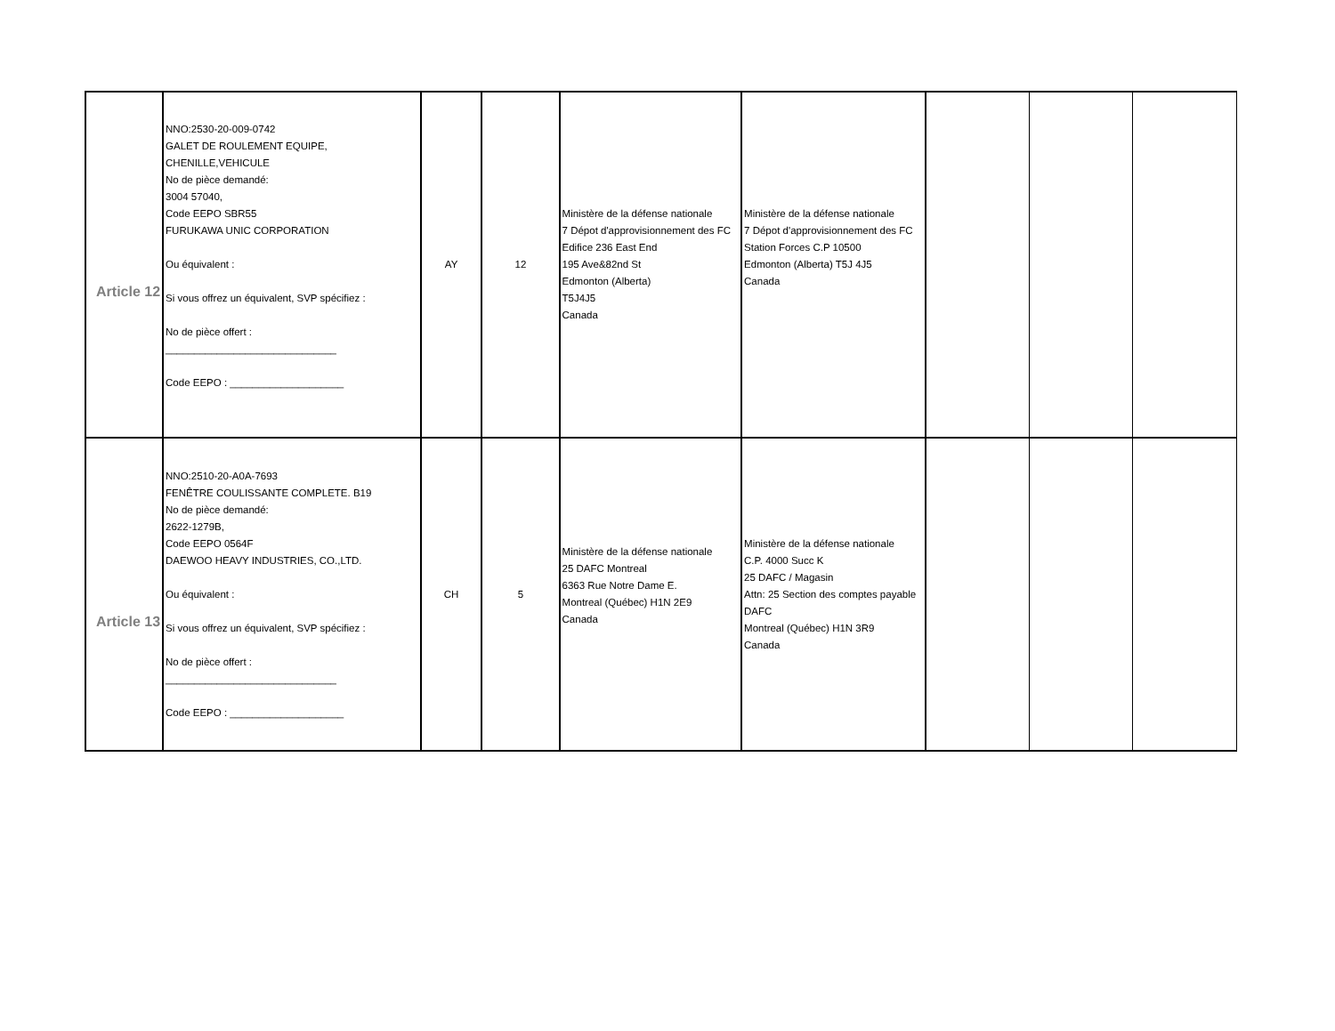| Article 12 | NNO:2530-20-009-0742 GALET DE ROULEMENT EQUIPE, CHENILLE,VEHICULE No de pièce demandé: 3004 57040, Code EEPO SBR55 FURUKAWA UNIC CORPORATION Ou équivalent : Si vous offrez un équivalent, SVP spécifiez : No de pièce offert : ______________________________ Code EEPO : ____________________ | AY | 12 | Ministère de la défense nationale 7 Dépot d'approvisionnement des FC Edifice 236 East End 195 Ave&82nd St Edmonton (Alberta) T5J4J5 Canada | Ministère de la défense nationale 7 Dépot d'approvisionnement des FC Station Forces C.P 10500 Edmonton (Alberta) T5J 4J5 Canada | | | |
| Article 13 | NNO:2510-20-A0A-7693 FENÊTRE COULISSANTE COMPLETE. B19 No de pièce demandé: 2622-1279B, Code EEPO 0564F DAEWOO HEAVY INDUSTRIES, CO.,LTD. Ou équivalent : Si vous offrez un équivalent, SVP spécifiez : No de pièce offert : ______________________________ Code EEPO : ____________________ | CH | 5 | Ministère de la défense nationale 25 DAFC Montreal 6363 Rue Notre Dame E. Montreal (Québec) H1N 2E9 Canada | Ministère de la défense nationale C.P. 4000 Succ K 25 DAFC / Magasin Attn: 25 Section des comptes payable DAFC Montreal (Québec) H1N 3R9 Canada | | | |